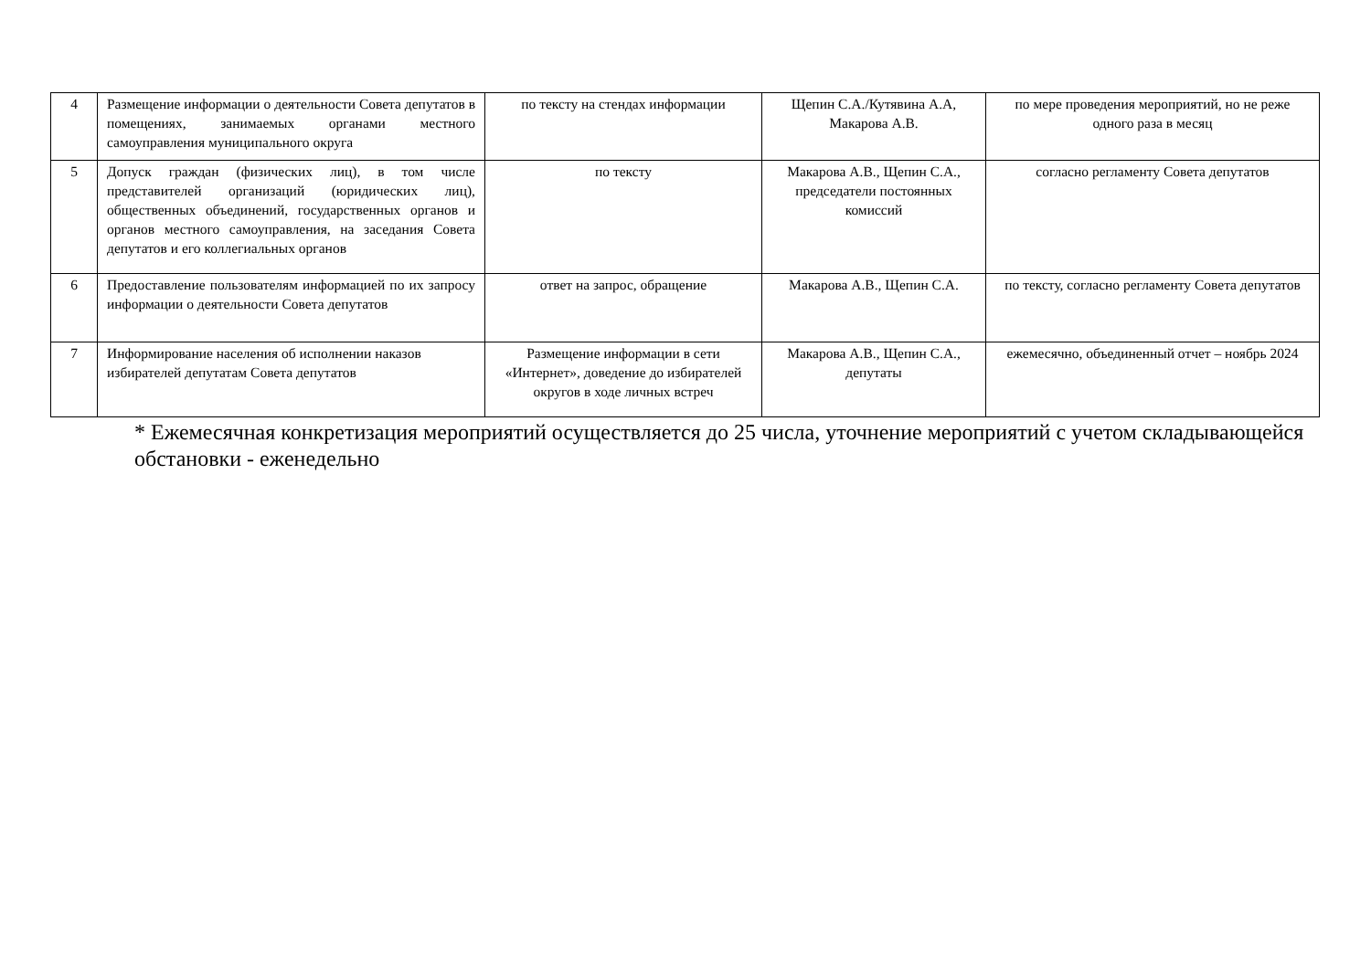| 4 | Размещение информации о деятельности Совета депутатов в помещениях, занимаемых органами местного самоуправления муниципального округа | по тексту на стендах информации | Щепин С.А./Кутявина А.А, Макарова А.В. | по мере проведения мероприятий, но не реже одного раза в месяц |
| 5 | Допуск граждан (физических лиц), в том числе представителей организаций (юридических лиц), общественных объединений, государственных органов и органов местного самоуправления, на заседания Совета депутатов и его коллегиальных органов | по тексту | Макарова А.В., Щепин С.А., председатели постоянных комиссий | согласно регламенту Совета депутатов |
| 6 | Предоставление пользователям информацией по их запросу информации о деятельности Совета депутатов | ответ на запрос, обращение | Макарова А.В., Щепин С.А. | по тексту, согласно регламенту Совета депутатов |
| 7 | Информирование населения об исполнении наказов избирателей депутатам Совета депутатов | Размещение информации в сети «Интернет», доведение до избирателей округов в ходе личных встреч | Макарова А.В., Щепин С.А., депутаты | ежемесячно, объединенный отчет – ноябрь 2024 |
* Ежемесячная конкретизация мероприятий осуществляется до 25 числа, уточнение мероприятий с учетом складывающейся обстановки - еженедельно